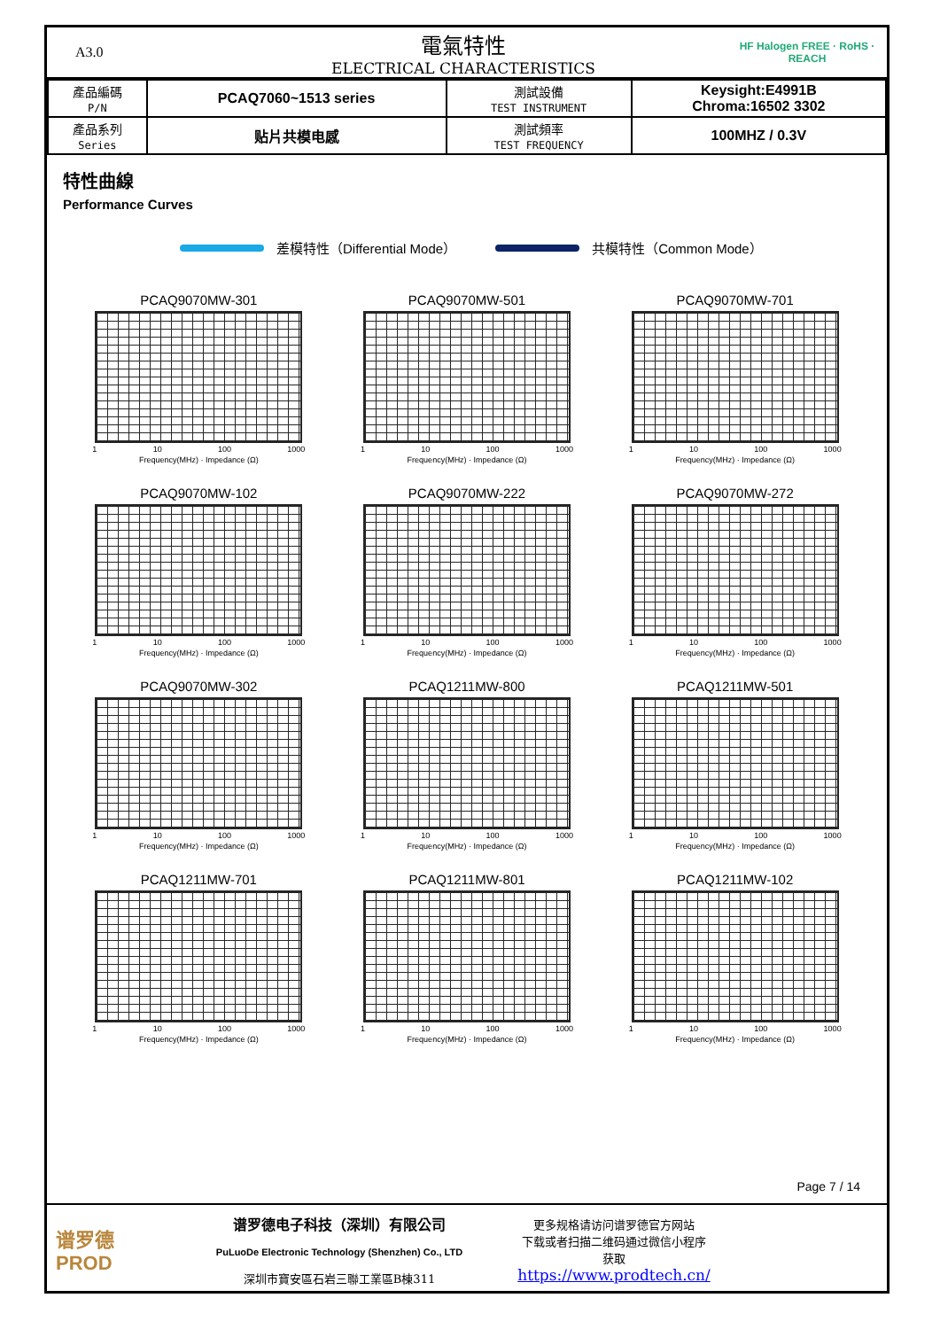A3.0
電氣特性
ELECTRICAL CHARACTERISTICS
HF Halogen FREE · RoHS · REACH
| 產品編碼 P/N | PCAQ7060~1513 series | 測試設備 TEST INSTRUMENT | Keysight:E4991B Chroma:16502 3302 |
| 產品系列 Series | 贴片共模电感 | 測試頻率 TEST FREQUENCY | 100MHZ / 0.3V |
特性曲線
Performance Curves
差模特性（Differential Mode） 共模特性（Common Mode）
PCAQ9070MW-301
1 10 100 1000
Frequency(MHz) · Impedance (Ω)
PCAQ9070MW-501
1 10 100 1000
Frequency(MHz) · Impedance (Ω)
PCAQ9070MW-701
1 10 100 1000
Frequency(MHz) · Impedance (Ω)
PCAQ9070MW-102
1 10 100 1000
Frequency(MHz) · Impedance (Ω)
PCAQ9070MW-222
1 10 100 1000
Frequency(MHz) · Impedance (Ω)
PCAQ9070MW-272
1 10 100 1000
Frequency(MHz) · Impedance (Ω)
PCAQ9070MW-302
1 10 100 1000
Frequency(MHz) · Impedance (Ω)
PCAQ1211MW-800
1 10 100 1000
Frequency(MHz) · Impedance (Ω)
PCAQ1211MW-501
1 10 100 1000
Frequency(MHz) · Impedance (Ω)
PCAQ1211MW-701
1 10 100 1000
Frequency(MHz) · Impedance (Ω)
PCAQ1211MW-801
1 10 100 1000
Frequency(MHz) · Impedance (Ω)
PCAQ1211MW-102
1 10 100 1000
Frequency(MHz) · Impedance (Ω)
Page 7 / 14
谱罗德
PROD
谱罗德电子科技（深圳）有限公司
PuLuoDe Electronic Technology (Shenzhen) Co., LTD
深圳市寶安區石岩三聯工業區B棟311
更多规格请访问谱罗德官方网站
下载或者扫描二维码通过微信小程序
获取
https://www.prodtech.cn/